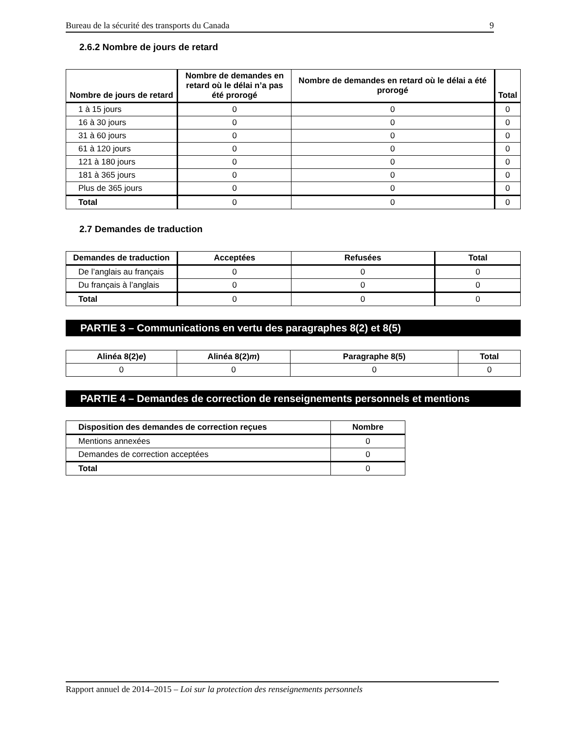Bureau de la sécurité des transports du Canada 9
2.6.2 Nombre de jours de retard
| Nombre de jours de retard | Nombre de demandes en retard où le délai n’a pas été prorogé | Nombre de demandes en retard où le délai a été prorogé | Total |
| --- | --- | --- | --- |
| 1 à 15 jours | 0 | 0 | 0 |
| 16 à 30 jours | 0 | 0 | 0 |
| 31 à 60 jours | 0 | 0 | 0 |
| 61 à 120 jours | 0 | 0 | 0 |
| 121 à 180 jours | 0 | 0 | 0 |
| 181 à 365 jours | 0 | 0 | 0 |
| Plus de 365 jours | 0 | 0 | 0 |
| Total | 0 | 0 | 0 |
2.7 Demandes de traduction
| Demandes de traduction | Acceptées | Refusées | Total |
| --- | --- | --- | --- |
| De l’anglais au français | 0 | 0 | 0 |
| Du français à l’anglais | 0 | 0 | 0 |
| Total | 0 | 0 | 0 |
PARTIE 3 – Communications en vertu des paragraphes 8(2) et 8(5)
| Alinéa 8(2) e ) | Alinéa 8(2) m ) | Paragraphe 8(5) | Total |
| --- | --- | --- | --- |
| 0 | 0 | 0 | 0 |
PARTIE 4 – Demandes de correction de renseignements personnels et mentions
| Disposition des demandes de correction reçues | Nombre |
| --- | --- |
| Mentions annexées | 0 |
| Demandes de correction acceptées | 0 |
| Total | 0 |
Rapport annuel de 2014–2015 – Loi sur la protection des renseignements personnels